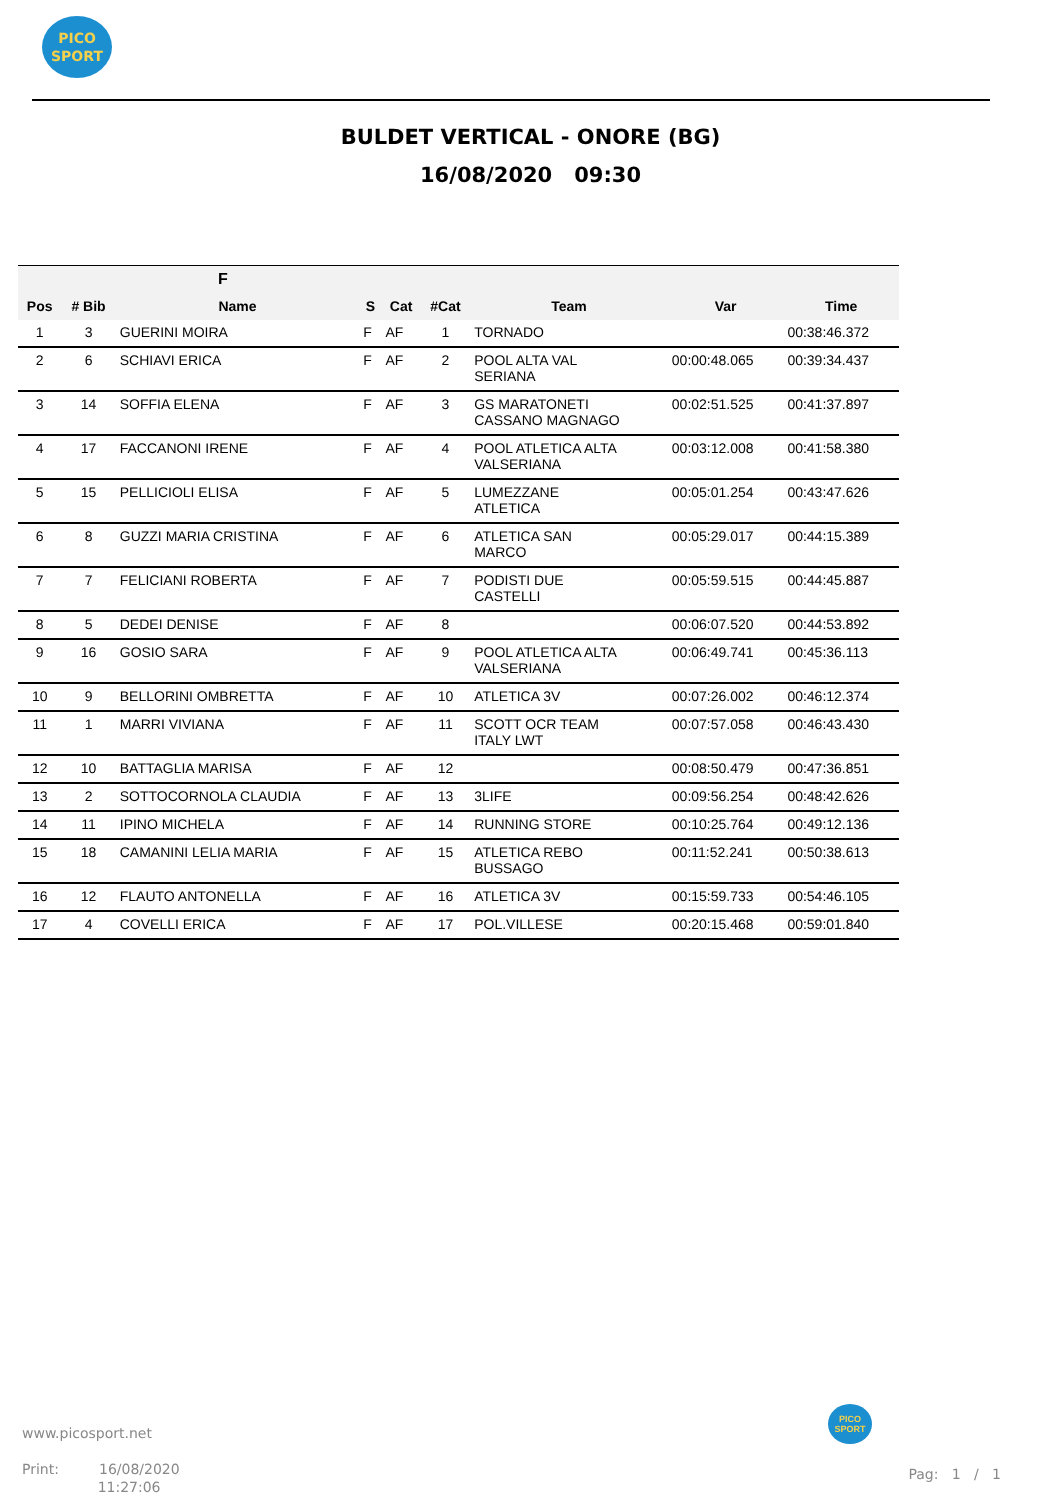PICO
SPORT
BULDET VERTICAL - ONORE (BG)
16/08/2020 09:30
| F | | | | | | | | |
| --- | --- | --- | --- | --- | --- | --- | --- | --- |
| Pos | # Bib | Name | S | Cat | #Cat | Team | Var | Time |
| 1 | 3 | GUERINI MOIRA | F | AF | 1 | TORNADO | | 00:38:46.372 |
| 2 | 6 | SCHIAVI ERICA | F | AF | 2 | POOL ALTA VAL SERIANA | 00:00:48.065 | 00:39:34.437 |
| 3 | 14 | SOFFIA ELENA | F | AF | 3 | GS MARATONETI CASSANO MAGNAGO | 00:02:51.525 | 00:41:37.897 |
| 4 | 17 | FACCANONI IRENE | F | AF | 4 | POOL ATLETICA ALTA VALSERIANA | 00:03:12.008 | 00:41:58.380 |
| 5 | 15 | PELLICIOLI ELISA | F | AF | 5 | LUMEZZANE ATLETICA | 00:05:01.254 | 00:43:47.626 |
| 6 | 8 | GUZZI MARIA CRISTINA | F | AF | 6 | ATLETICA SAN MARCO | 00:05:29.017 | 00:44:15.389 |
| 7 | 7 | FELICIANI ROBERTA | F | AF | 7 | PODISTI DUE CASTELLI | 00:05:59.515 | 00:44:45.887 |
| 8 | 5 | DEDEI DENISE | F | AF | 8 | | 00:06:07.520 | 00:44:53.892 |
| 9 | 16 | GOSIO SARA | F | AF | 9 | POOL ATLETICA ALTA VALSERIANA | 00:06:49.741 | 00:45:36.113 |
| 10 | 9 | BELLORINI OMBRETTA | F | AF | 10 | ATLETICA 3V | 00:07:26.002 | 00:46:12.374 |
| 11 | 1 | MARRI VIVIANA | F | AF | 11 | SCOTT OCR TEAM ITALY LWT | 00:07:57.058 | 00:46:43.430 |
| 12 | 10 | BATTAGLIA MARISA | F | AF | 12 | | 00:08:50.479 | 00:47:36.851 |
| 13 | 2 | SOTTOCORNOLA CLAUDIA | F | AF | 13 | 3LIFE | 00:09:56.254 | 00:48:42.626 |
| 14 | 11 | IPINO MICHELA | F | AF | 14 | RUNNING STORE | 00:10:25.764 | 00:49:12.136 |
| 15 | 18 | CAMANINI LELIA MARIA | F | AF | 15 | ATLETICA REBO BUSSAGO | 00:11:52.241 | 00:50:38.613 |
| 16 | 12 | FLAUTO ANTONELLA | F | AF | 16 | ATLETICA 3V | 00:15:59.733 | 00:54:46.105 |
| 17 | 4 | COVELLI ERICA | F | AF | 17 | POL.VILLESE | 00:20:15.468 | 00:59:01.840 |
www.picosport.net
Print: 16/08/2020
11:27:06
PICO
SPORT
Pag: 1 / 1